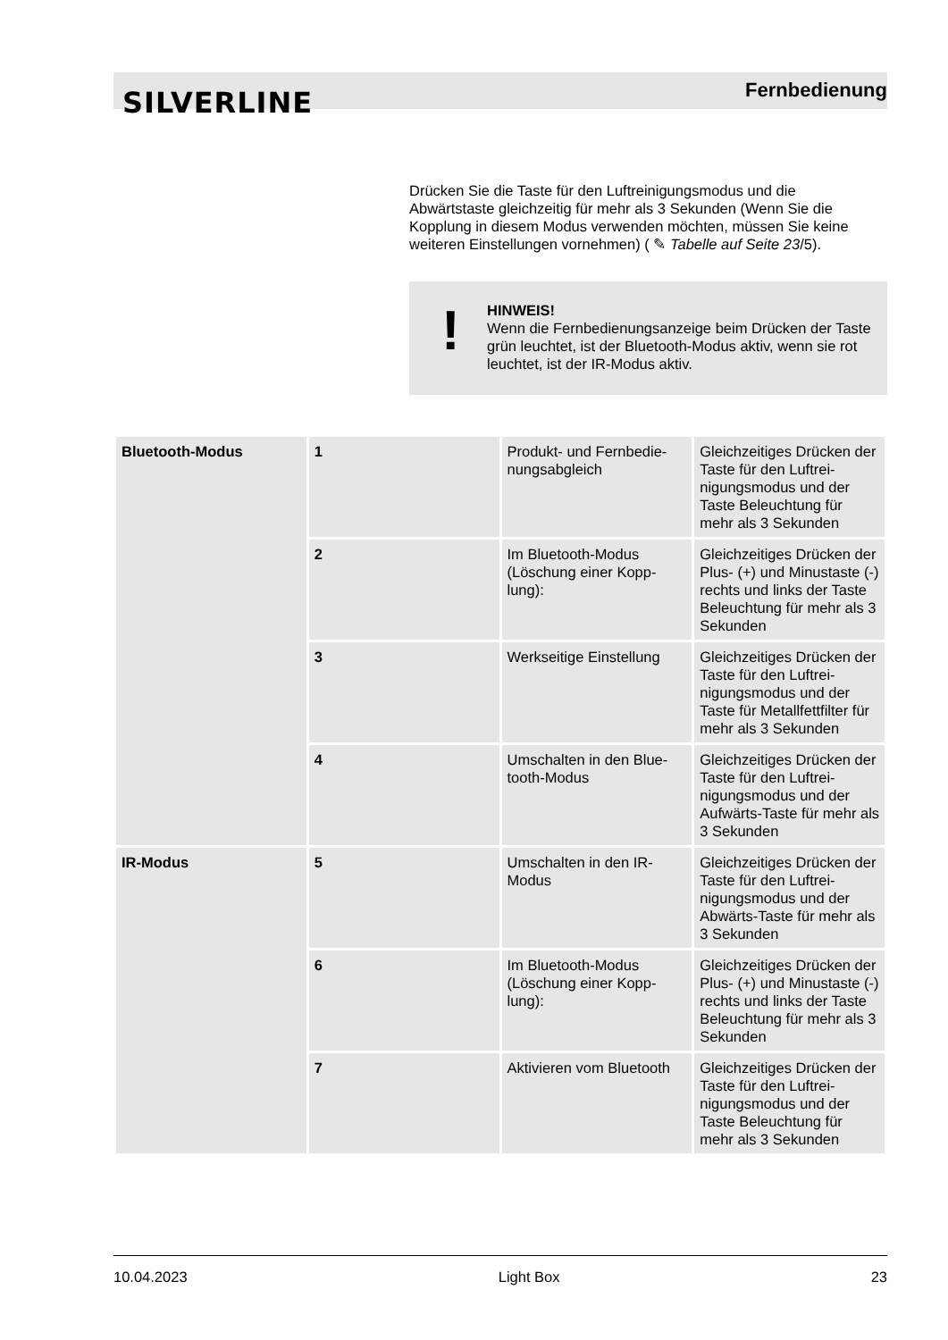SILVERLINE Fernbedienung
Drücken Sie die Taste für den Luftreinigungsmodus und die Abwärtstaste gleichzeitig für mehr als 3 Sekunden (Wenn Sie die Kopplung in diesem Modus verwenden möchten, müssen Sie keine weiteren Einstellungen vornehmen) ( ✎ Tabelle auf Seite 23/5).
!
HINWEIS!
Wenn die Fernbedienungsanzeige beim Drücken der Taste grün leuchtet, ist der Bluetooth-Modus aktiv, wenn sie rot leuchtet, ist der IR-Modus aktiv.
| Bluetooth-Modus | 1 | Produkt- und Fernbedie­nungsabgleich | Gleichzeitiges Drücken der Taste für den Luftrei­nigungsmodus und der Taste Beleuchtung für mehr als 3 Sekunden |
| | 2 | Im Bluetooth-Modus (Löschung einer Kopp­lung): | Gleichzeitiges Drücken der Plus- (+) und Minus­taste (-) rechts und links der Taste Beleuchtung für mehr als 3 Sekunden |
| | 3 | Werkseitige Einstellung | Gleichzeitiges Drücken der Taste für den Luftrei­nigungsmodus und der Taste für Metallfettfilter für mehr als 3 Sekunden |
| | 4 | Umschalten in den Blue­tooth-Modus | Gleichzeitiges Drücken der Taste für den Luftrei­nigungsmodus und der Aufwärts-Taste für mehr als 3 Sekunden |
| IR-Modus | 5 | Umschalten in den IR-Modus | Gleichzeitiges Drücken der Taste für den Luftrei­nigungsmodus und der Abwärts-Taste für mehr als 3 Sekunden |
| | 6 | Im Bluetooth-Modus (Löschung einer Kopp­lung): | Gleichzeitiges Drücken der Plus- (+) und Minus­taste (-) rechts und links der Taste Beleuchtung für mehr als 3 Sekunden |
| | 7 | Aktivieren vom Bluetooth | Gleichzeitiges Drücken der Taste für den Luftrei­nigungsmodus und der Taste Beleuchtung für mehr als 3 Sekunden |
10.04.2023 Light Box 23